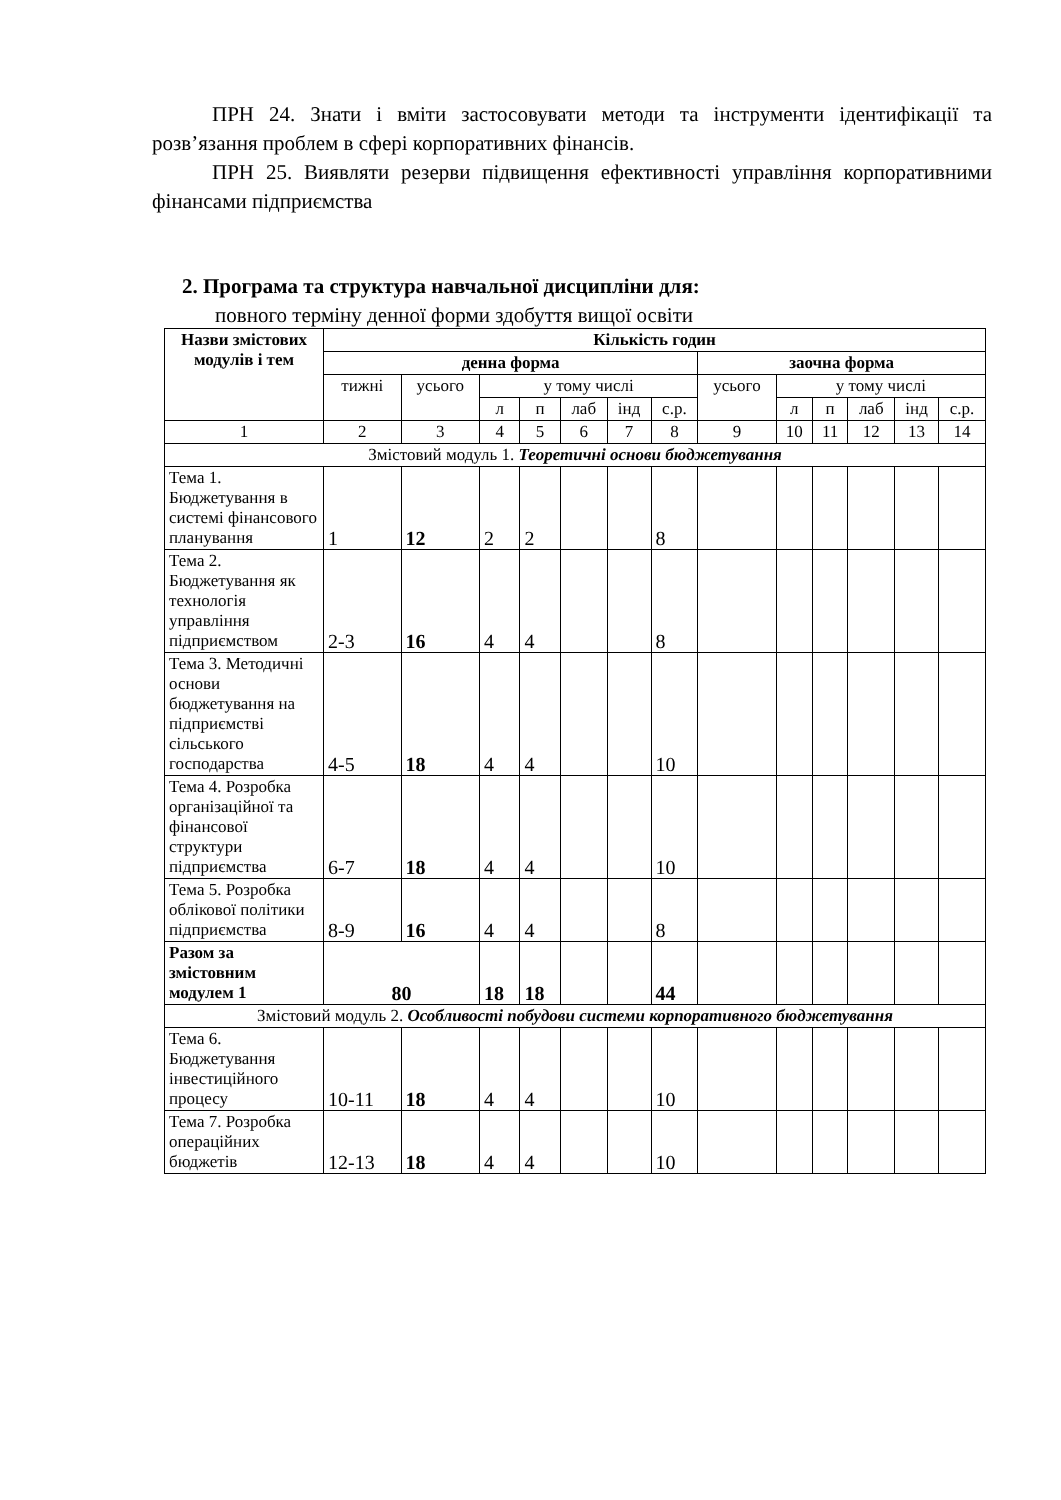ПРН 24. Знати і вміти застосовувати методи та інструменти ідентифікації та розв’язання проблем в сфері корпоративних фінансів.
ПРН 25. Виявляти резерви підвищення ефективності управління корпоративними фінансами підприємства
2. Програма та структура навчальної дисципліни для:
повного терміну денної форми здобуття вищої освіти
| Назви змістових модулів і тем | Кількість годин | | | | | | | | | | | | |
| --- | --- | --- | --- | --- | --- | --- | --- | --- | --- | --- | --- | --- | --- |
| | денна форма | | | | | | | заочна форма | | | | | |
| | тижні | усього | у тому числі | | | | | усього | у тому числі | | | | |
| | | | л | п | лаб | інд | с.р. | | л | п | лаб | інд | с.р. |
| 1 | 2 | 3 | 4 | 5 | 6 | 7 | 8 | 9 | 10 | 11 | 12 | 13 | 14 |
| Змістовий модуль 1. Теоретичні основи бюджетування | | | | | | | | | | | | | |
| Тема 1. Бюджетування в системі фінансового планування | 1 | 12 | 2 | 2 | | | 8 | | | | | | |
| Тема 2. Бюджетування як технологія управління підприємством | 2-3 | 16 | 4 | 4 | | | 8 | | | | | | |
| Тема 3. Методичні основи бюджетування на підприємстві сільського господарства | 4-5 | 18 | 4 | 4 | | | 10 | | | | | | |
| Тема 4. Розробка організаційної та фінансової структури підприємства | 6-7 | 18 | 4 | 4 | | | 10 | | | | | | |
| Тема 5. Розробка облікової політики підприємства | 8-9 | 16 | 4 | 4 | | | 8 | | | | | | |
| Разом за змістовним модулем 1 | 80 | | 18 | 18 | | | 44 | | | | | | |
| Змістовий модуль 2. Особливості побудови системи корпоративного бюджетування | | | | | | | | | | | | | |
| Тема 6. Бюджетування інвестиційного процесу | 10-11 | 18 | 4 | 4 | | | 10 | | | | | | |
| Тема 7. Розробка операційних бюджетів | 12-13 | 18 | 4 | 4 | | | 10 | | | | | | |